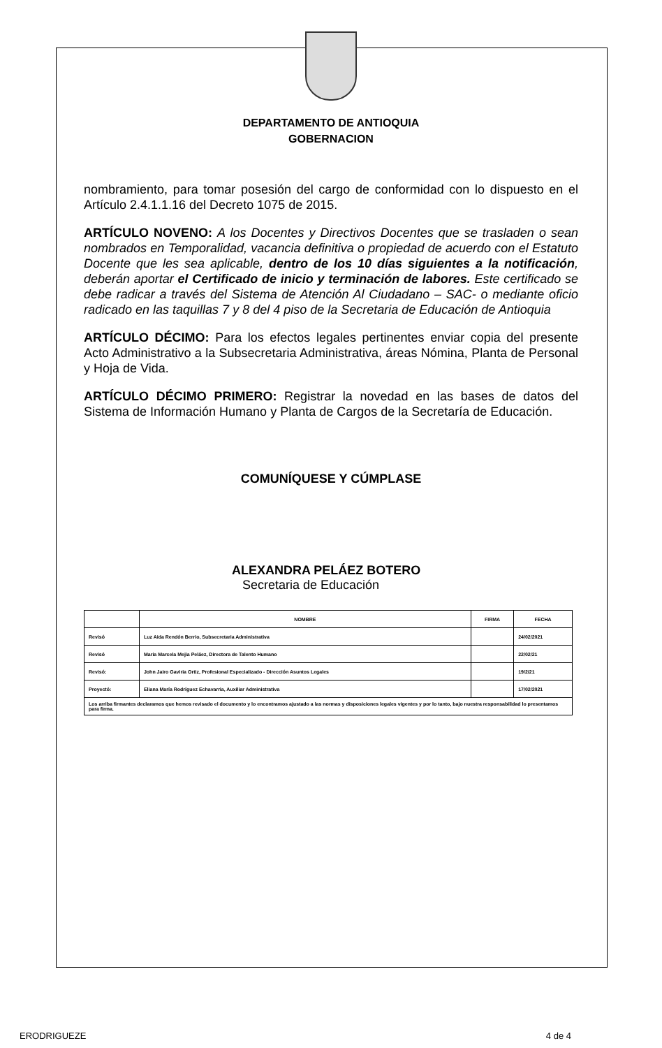DEPARTAMENTO DE ANTIOQUIA
GOBERNACION
nombramiento, para tomar posesión del cargo de conformidad con lo dispuesto en el Artículo 2.4.1.1.16 del Decreto 1075 de 2015.
ARTÍCULO NOVENO: A los Docentes y Directivos Docentes que se trasladen o sean nombrados en Temporalidad, vacancia definitiva o propiedad de acuerdo con el Estatuto Docente que les sea aplicable, dentro de los 10 días siguientes a la notificación, deberán aportar el Certificado de inicio y terminación de labores. Este certificado se debe radicar a través del Sistema de Atención Al Ciudadano – SAC- o mediante oficio radicado en las taquillas 7 y 8 del 4 piso de la Secretaria de Educación de Antioquia
ARTÍCULO DÉCIMO: Para los efectos legales pertinentes enviar copia del presente Acto Administrativo a la Subsecretaria Administrativa, áreas Nómina, Planta de Personal y Hoja de Vida.
ARTÍCULO DÉCIMO PRIMERO: Registrar la novedad en las bases de datos del Sistema de Información Humano y Planta de Cargos de la Secretaría de Educación.
COMUNÍQUESE Y CÚMPLASE
ALEXANDRA PELÁEZ BOTERO
Secretaria de Educación
| | NOMBRE | FIRMA | FECHA |
| --- | --- | --- | --- |
| Revisó | Luz Aida Rendón Berrio, Subsecretaria Administrativa | | 24/02/2021 |
| Revisó | Maria Marcela Mejia Peláez, Directora de Talento Humano | | 22/02/21 |
| Revisó: | John Jairo Gaviria Ortiz, Profesional Especializado - Dirección Asuntos Legales | | 19/2/21 |
| Proyectó: | Eliana María Rodríguez Echavarria, Auxiliar Administrativa | | 17/02/2021 |
| Los arriba firmantes declaramos que hemos revisado el documento y lo encontramos ajustado a las normas y disposiciones legales vigentes y por lo tanto, bajo nuestra responsabilidad lo presentamos para firma. | | | |
ERODRIGUEZE 4 de 4